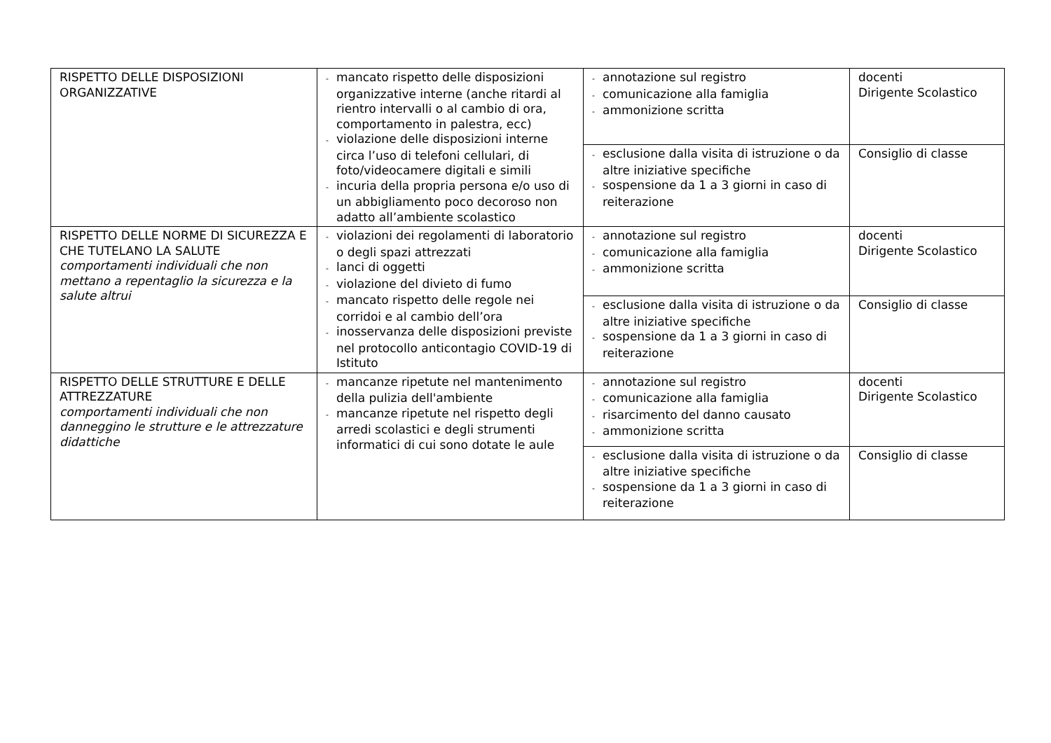| RISPETTO DELLE DISPOSIZIONI ORGANIZZATIVE | - mancato rispetto delle disposizioni organizzative interne (anche ritardi al rientro intervalli o al cambio di ora, comportamento in palestra, ecc) - violazione delle disposizioni interne circa l’uso di telefoni cellulari, di foto/videocamere digitali e simili - incuria della propria persona e/o uso di un abbigliamento poco decoroso non adatto all’ambiente scolastico | - annotazione sul registro - comunicazione alla famiglia - ammonizione scritta | docenti Dirigente Scolastico |
| | | - esclusione dalla visita di istruzione o da altre iniziative specifiche - sospensione da 1 a 3 giorni in caso di reiterazione | Consiglio di classe |
| RISPETTO DELLE NORME DI SICUREZZA E CHE TUTELANO LA SALUTE comportamenti individuali che non mettano a repentaglio la sicurezza e la salute altrui | - violazioni dei regolamenti di laboratorio o degli spazi attrezzati - lanci di oggetti - violazione del divieto di fumo - mancato rispetto delle regole nei corridoi e al cambio dell’ora - inosservanza delle disposizioni previste nel protocollo anticontagio COVID-19 di Istituto | - annotazione sul registro - comunicazione alla famiglia - ammonizione scritta | docenti Dirigente Scolastico |
| | | - esclusione dalla visita di istruzione o da altre iniziative specifiche - sospensione da 1 a 3 giorni in caso di reiterazione | Consiglio di classe |
| RISPETTO DELLE STRUTTURE E DELLE ATTREZZATURE comportamenti individuali che non danneggino le strutture e le attrezzature didattiche | - mancanze ripetute nel mantenimento della pulizia dell'ambiente - mancanze ripetute nel rispetto degli arredi scolastici e degli strumenti informatici di cui sono dotate le aule | - annotazione sul registro - comunicazione alla famiglia - risarcimento del danno causato - ammonizione scritta | docenti Dirigente Scolastico |
| | | - esclusione dalla visita di istruzione o da altre iniziative specifiche - sospensione da 1 a 3 giorni in caso di reiterazione | Consiglio di classe |